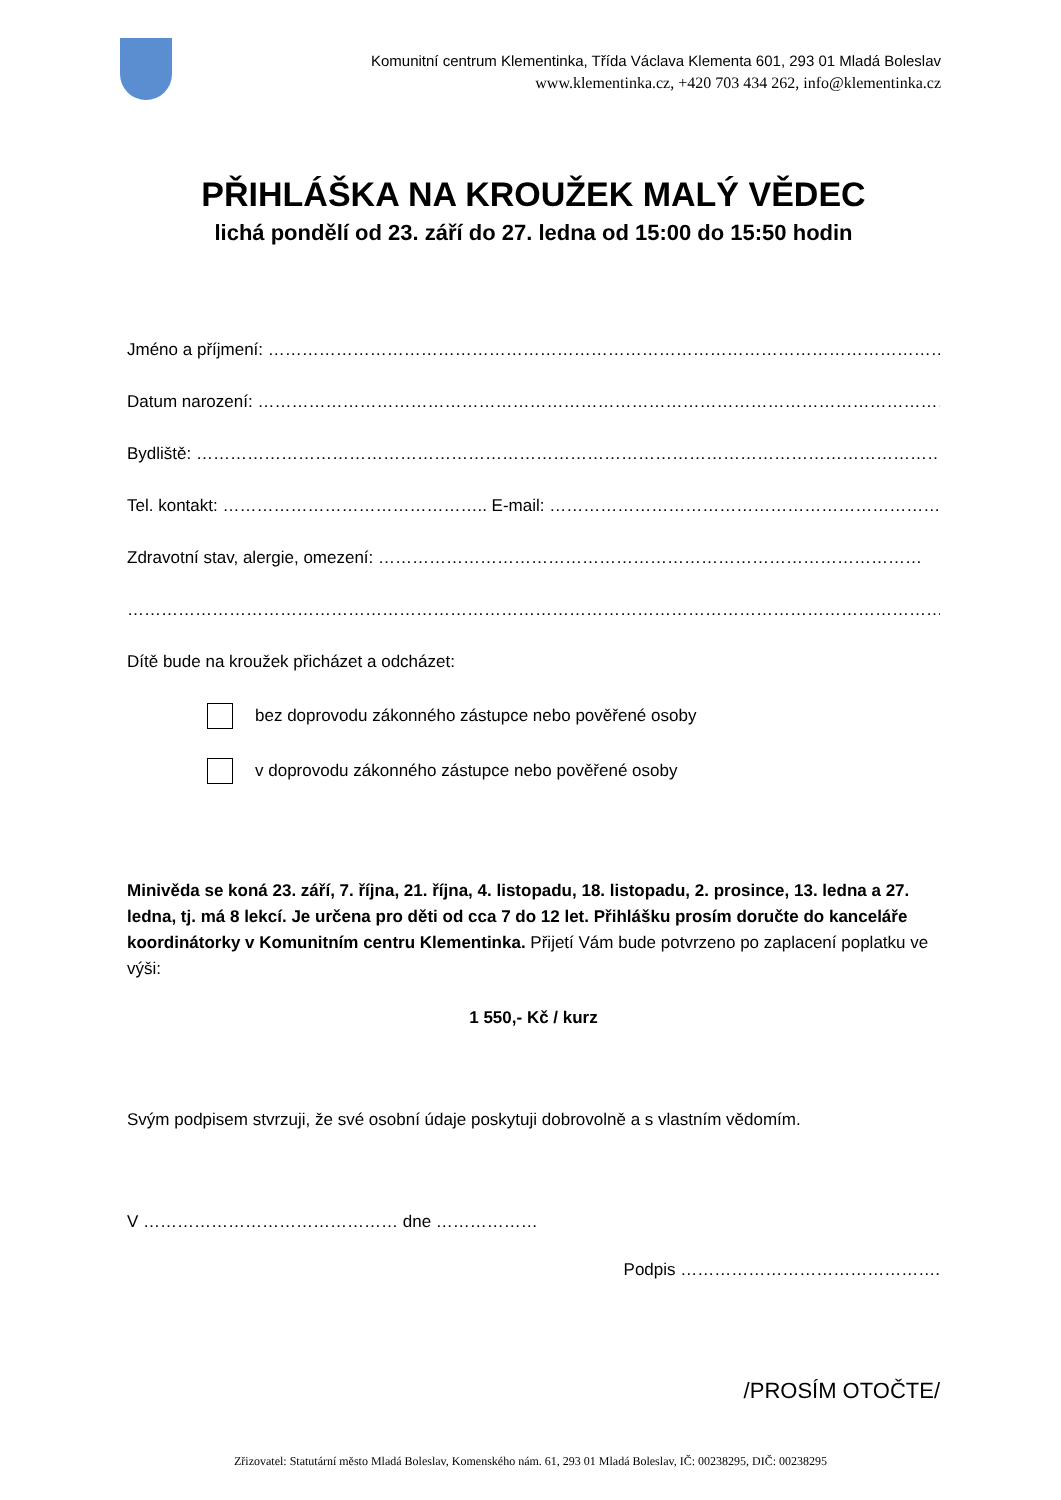Komunitní centrum Klementinka, Třída Václava Klementa 601, 293 01 Mladá Boleslav
www.klementinka.cz, +420 703 434 262, info@klementinka.cz
PŘIHLÁŠKA NA KROUŽEK MALÝ VĚDEC
lichá pondělí od 23. září do 27. ledna od 15:00 do 15:50 hodin
Jméno a příjmení: ………………………………………………………………………………………………………………..
Datum narození: ……………………………………………………………………………………………………………….
Bydliště: ……………………………………………………………………………………………………………………….
Tel. kontakt: ……………………………………….. E-mail: ……………………………………………………………….
Zdravotní stav, alergie, omezení: ……………………………………………………………………………………
……………………………………………………………………………………………………………………………………
Dítě bude na kroužek přicházet a odcházet:
bez doprovodu zákonného zástupce nebo pověřené osoby
v doprovodu zákonného zástupce nebo pověřené osoby
Minivěda se koná 23. září, 7. října, 21. října, 4. listopadu, 18. listopadu, 2. prosince, 13. ledna a 27. ledna, tj. má 8 lekcí. Je určena pro děti od cca 7 do 12 let. Přihlášku prosím doručte do kanceláře koordinátorky v Komunitním centru Klementinka. Přijetí Vám bude potvrzeno po zaplacení poplatku ve výši:
1 550,- Kč / kurz
Svým podpisem stvrzuji, že své osobní údaje poskytuji dobrovolně a s vlastním vědomím.
V ……………………………………… dne ………………
Podpis ……………………………………….
/PROSÍM OTOČTE/
Zřizovatel: Statutární město Mladá Boleslav, Komenského nám. 61, 293 01 Mladá Boleslav, IČ: 00238295, DIČ: 00238295